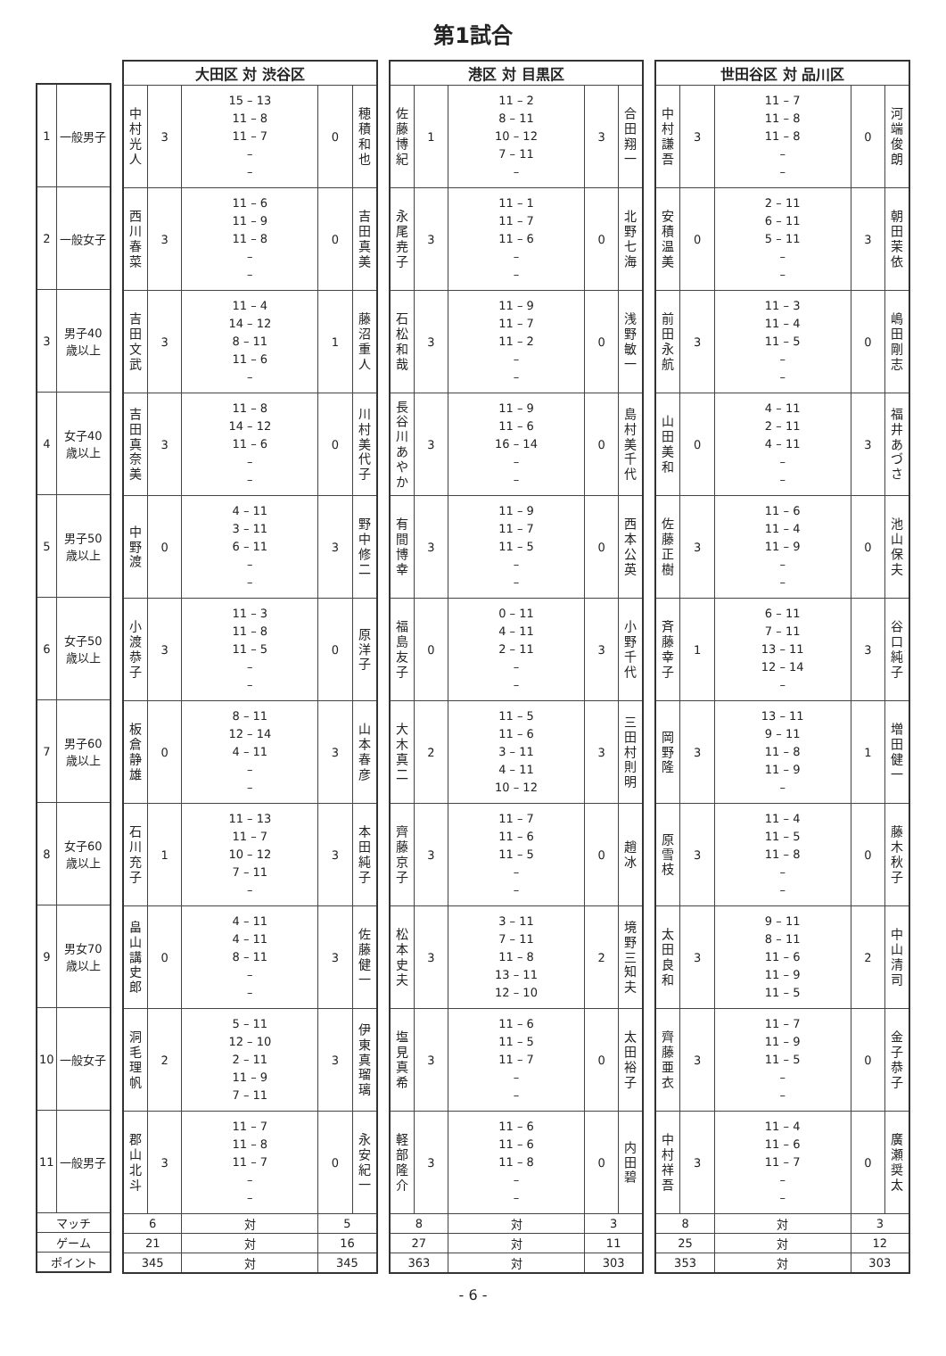第1試合
| 1 | 一般男子 |
| 2 | 一般女子 |
| 3 | 男子40歳以上 |
| 4 | 女子40歳以上 |
| 5 | 男子50歳以上 |
| 6 | 女子50歳以上 |
| 7 | 男子60歳以上 |
| 8 | 女子60歳以上 |
| 9 | 男女70歳以上 |
| 10 | 一般女子 |
| 11 | 一般男子 |
| マッチ | |
| ゲーム | |
| ポイント | |
| 大田区 対 渋谷区 | | | | |
| --- | --- | --- | --- | --- |
| 中村 光人 | 3 | 15 – 13 11 – 8 11 – 7 – – | 0 | 穂積 和也 |
| 西川 春菜 | 3 | 11 – 6 11 – 9 11 – 8 – – | 0 | 吉田 真美 |
| 吉田 文武 | 3 | 11 – 4 14 – 12 8 – 11 11 – 6 – | 1 | 藤沼 重人 |
| 吉田 真奈美 | 3 | 11 – 8 14 – 12 11 – 6 – – | 0 | 川村 美代子 |
| 中野 渡 | 0 | 4 – 11 3 – 11 6 – 11 – – | 3 | 野中 修二 |
| 小渡 恭子 | 3 | 11 – 3 11 – 8 11 – 5 – – | 0 | 原 洋子 |
| 板倉 静雄 | 0 | 8 – 11 12 – 14 4 – 11 – – | 3 | 山本 春彦 |
| 石川 充子 | 1 | 11 – 13 11 – 7 10 – 12 7 – 11 – | 3 | 本田 純子 |
| 畠山 講史郎 | 0 | 4 – 11 4 – 11 8 – 11 – – | 3 | 佐藤 健一 |
| 洞毛 理帆 | 2 | 5 – 11 12 – 10 2 – 11 11 – 9 7 – 11 | 3 | 伊東 真瑠璃 |
| 郡山 北斗 | 3 | 11 – 7 11 – 8 11 – 7 – – | 0 | 永安 紀一 |
| 6 | | 対 | 5 | |
| 21 | | 対 | 16 | |
| 345 | | 対 | 345 | |
| 港区 対 目黒区 | | | | |
| --- | --- | --- | --- | --- |
| 佐藤 博紀 | 1 | 11 – 2 8 – 11 10 – 12 7 – 11 – | 3 | 合田 翔一 |
| 永尾 尭子 | 3 | 11 – 1 11 – 7 11 – 6 – – | 0 | 北野 七海 |
| 石松 和哉 | 3 | 11 – 9 11 – 7 11 – 2 – – | 0 | 浅野 敏一 |
| 長谷川 あやか | 3 | 11 – 9 11 – 6 16 – 14 – – | 0 | 島村 美千代 |
| 有間 博幸 | 3 | 11 – 9 11 – 7 11 – 5 – – | 0 | 西本 公英 |
| 福島 友子 | 0 | 0 – 11 4 – 11 2 – 11 – – | 3 | 小野 千代 |
| 大木 真二 | 2 | 11 – 5 11 – 6 3 – 11 4 – 11 10 – 12 | 3 | 三田村 則明 |
| 齊藤 京子 | 3 | 11 – 7 11 – 6 11 – 5 – – | 0 | 趙 冰 |
| 松本 史夫 | 3 | 3 – 11 7 – 11 11 – 8 13 – 11 12 – 10 | 2 | 境野 三知夫 |
| 塩見 真希 | 3 | 11 – 6 11 – 5 11 – 7 – – | 0 | 太田 裕子 |
| 軽部 隆介 | 3 | 11 – 6 11 – 6 11 – 8 – – | 0 | 内田 碧 |
| 8 | | 対 | 3 | |
| 27 | | 対 | 11 | |
| 363 | | 対 | 303 | |
| 世田谷区 対 品川区 | | | | |
| --- | --- | --- | --- | --- |
| 中村 謙吾 | 3 | 11 – 7 11 – 8 11 – 8 – – | 0 | 河端 俊朗 |
| 安積 温美 | 0 | 2 – 11 6 – 11 5 – 11 – – | 3 | 朝田 茉依 |
| 前田 永航 | 3 | 11 – 3 11 – 4 11 – 5 – – | 0 | 嶋田 剛志 |
| 山田 美和 | 0 | 4 – 11 2 – 11 4 – 11 – – | 3 | 福井 あづさ |
| 佐藤 正樹 | 3 | 11 – 6 11 – 4 11 – 9 – – | 0 | 池山 保夫 |
| 斉藤 幸子 | 1 | 6 – 11 7 – 11 13 – 11 12 – 14 – | 3 | 谷口 純子 |
| 岡野 隆 | 3 | 13 – 11 9 – 11 11 – 8 11 – 9 – | 1 | 増田 健一 |
| 原 雪枝 | 3 | 11 – 4 11 – 5 11 – 8 – – | 0 | 藤木 秋子 |
| 太田 良和 | 3 | 9 – 11 8 – 11 11 – 6 11 – 9 11 – 5 | 2 | 中山 清司 |
| 齊藤 亜衣 | 3 | 11 – 7 11 – 9 11 – 5 – – | 0 | 金子 恭子 |
| 中村 祥吾 | 3 | 11 – 4 11 – 6 11 – 7 – – | 0 | 廣瀬 奨太 |
| 8 | | 対 | 3 | |
| 25 | | 対 | 12 | |
| 353 | | 対 | 303 | |
- 6 -